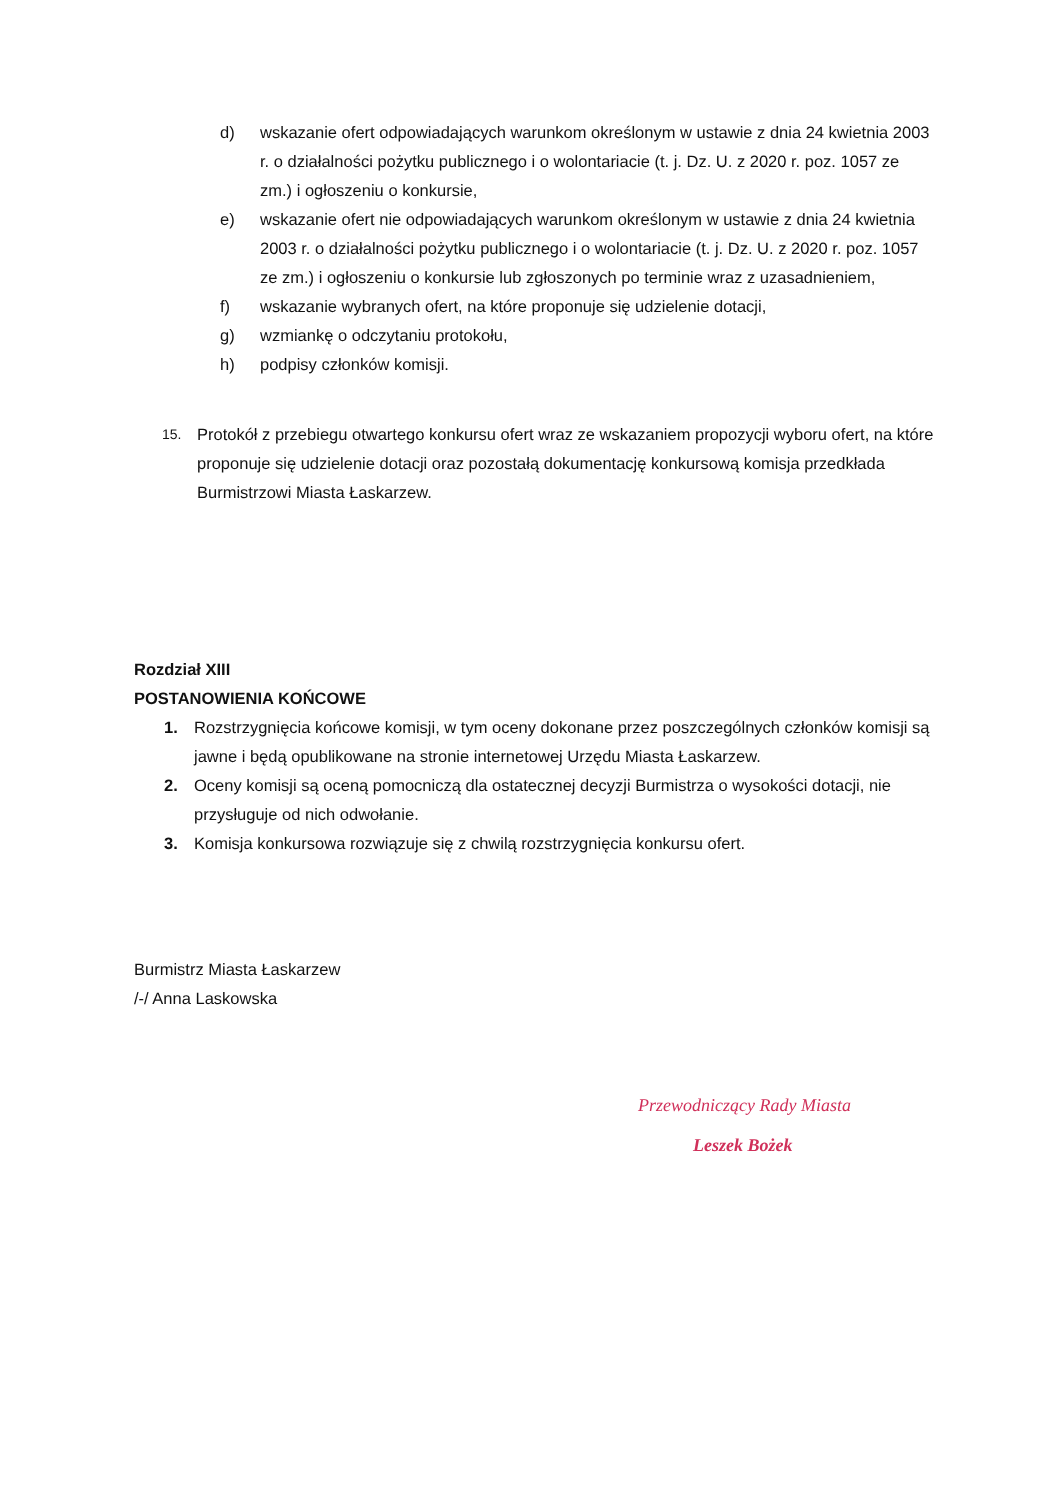d) wskazanie ofert odpowiadających warunkom określonym w ustawie z dnia 24 kwietnia 2003 r. o działalności pożytku publicznego i o wolontariacie (t. j. Dz. U. z 2020 r. poz. 1057 ze zm.) i ogłoszeniu o konkursie,
e) wskazanie ofert nie odpowiadających warunkom określonym w ustawie z dnia 24 kwietnia 2003 r. o działalności pożytku publicznego i o wolontariacie (t. j. Dz. U. z 2020 r. poz. 1057 ze zm.) i ogłoszeniu o konkursie lub zgłoszonych po terminie wraz z uzasadnieniem,
f) wskazanie wybranych ofert, na które proponuje się udzielenie dotacji,
g) wzmiankę o odczytaniu protokołu,
h) podpisy członków komisji.
15. Protokół z przebiegu otwartego konkursu ofert wraz ze wskazaniem propozycji wyboru ofert, na które proponuje się udzielenie dotacji oraz pozostałą dokumentację konkursową komisja przedkłada Burmistrzowi Miasta Łaskarzew.
Rozdział XIII
POSTANOWIENIA KOŃCOWE
1. Rozstrzygnięcia końcowe komisji, w tym oceny dokonane przez poszczególnych członków komisji są jawne i będą opublikowane na stronie internetowej Urzędu Miasta Łaskarzew.
2. Oceny komisji są oceną pomocniczą dla ostatecznej decyzji Burmistrza o wysokości dotacji, nie przysługuje od nich odwołanie.
3. Komisja konkursowa rozwiązuje się z chwilą rozstrzygnięcia konkursu ofert.
Burmistrz Miasta Łaskarzew
/-/ Anna Laskowska
Przewodniczący Rady Miasta
Leszek Bożek